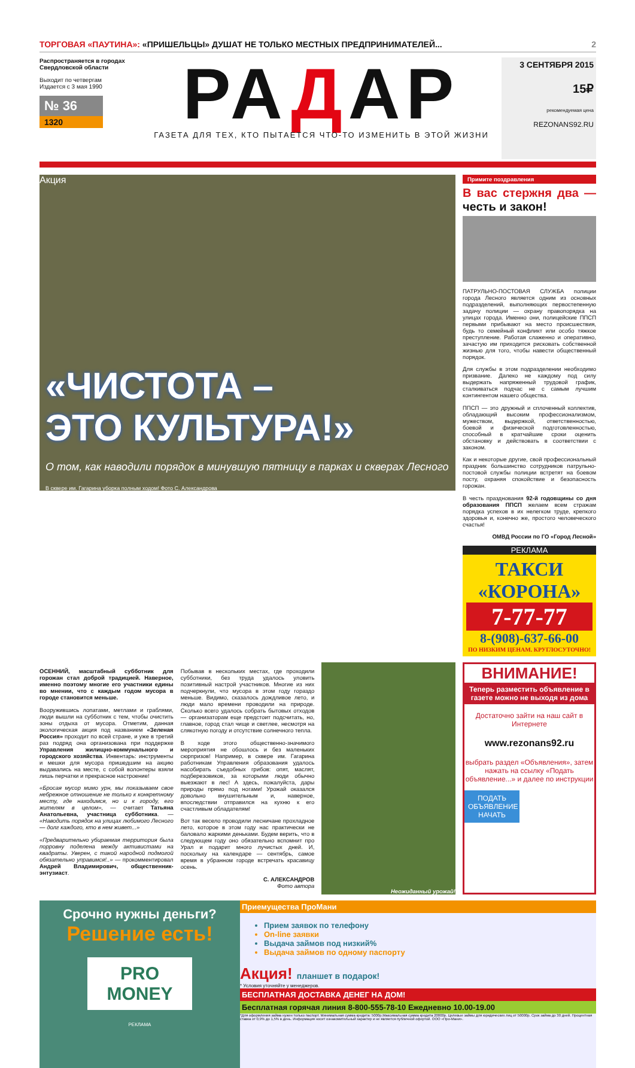ТОРГОВАЯ «ПАУТИНА»: «ПРИШЕЛЬЦЫ» ДУШАТ НЕ ТОЛЬКО МЕСТНЫХ ПРЕДПРИНИМАТЕЛЕЙ... 2
Распространяется в городах Свердловской области
Выходит по четвергам
Издается с 3 мая 1990
№ 36
1320
РАДАР
ГАЗЕТА ДЛЯ ТЕХ, КТО ПЫТАЕТСЯ ЧТО-ТО ИЗМЕНИТЬ В ЭТОЙ ЖИЗНИ
3 СЕНТЯБРЯ 2015
15₽
рекомендуемая цена
REZONANS92.RU
Акция
«ЧИСТОТА –
ЭТО КУЛЬТУРА!»
О том, как наводили порядок в минувшую пятницу в парках и скверах Лесного
В сквере им. Гагарина уборка полным ходом! Фото С. Александрова
Примите поздравления
В вас стержня два — честь и закон!
ПАТРУЛЬНО-ПОСТОВАЯ СЛУЖБА полиции города Лесного является одним из основных подразделений, выполняющих первостепенную задачу полиции — охрану правопорядка на улицах города. Именно они, полицейские ППСП первыми прибывают на место происшествия, будь то семейный конфликт или особо тяжкое преступление. Работая слаженно и оперативно, зачастую им приходится рисковать собственной жизнью для того, чтобы навести общественный порядок.
Для службы в этом подразделении необходимо призвание. Далеко не каждому под силу выдержать напряженный трудовой график, сталкиваться подчас не с самым лучшим контингентом нашего общества.
ППСП — это дружный и сплоченный коллектив, обладающий высоким профессионализмом, мужеством, выдержкой, ответственностью, боевой и физической подготовленностью, способный в кратчайшие сроки оценить обстановку и действовать в соответствии с законом.
Как и некоторые другие, свой профессиональный праздник большинство сотрудников патрульно-постовой службы полиции встретят на боевом посту, охраняя спокойствие и безопасность горожан.
В честь празднования 92-й годовщины со дня образования ППСП желаем всем стражам порядка успехов в их нелегком труде, крепкого здоровья и, конечно же, простого человеческого счастья!
ОМВД России по ГО «Город Лесной»
РЕКЛАМА
ТАКСИ «КОРОНА»
7-77-77
8-(908)-637-66-00
ПО НИЗКИМ ЦЕНАМ. КРУГЛОСУТОЧНО!
ОСЕННИЙ, масштабный субботник для горожан стал доброй традицией. Наверное, именно поэтому многие его участники едины во мнении, что с каждым годом мусора в городе становится меньше.
Вооружившись лопатами, метлами и граблями, люди вышли на субботник с тем, чтобы очистить зоны отдыха от мусора. Отметим, данная экологическая акция под названием «Зеленая Россия» проходит по всей стране, и уже в третий раз подряд она организована при поддержке Управления жилищно-коммунального и городского хозяйства. Инвентарь: инструменты и мешки для мусора пришедшим на акцию выдавались на месте, с собой волонтеры взяли лишь перчатки и прекрасное настроение!
«Бросая мусор мимо урн, мы показываем свое небрежное отношение не только к конкретному месту, где находимся, но и к городу, его жителям в целом», — считает Татьяна Анатольевна, участница субботника. — «Наводить порядок на улицах любимого Лесного — долг каждого, кто в нем живет...»
«Предварительно убираемая территория была порровну поделена между активистами на квадраты. Уверен, с такой народной подмогой обязательно управимся!..» — прокомментировал Андрей Владимирович, общественник-энтузиаст.
Побывав в нескольких местах, где проходили субботники, без труда удалось уловить позитивный настрой участников. Многие из них подчеркнули, что мусора в этом году гораздо меньше. Видимо, сказалось дождливое лето, и люди мало времени проводили на природе. Сколько всего удалось собрать бытовых отходов — организаторам еще предстоит подсчитать, но, главное, город стал чище и светлее, несмотря на слякотную погоду и отсутствие солнечного тепла.
В ходе этого общественно-значимого мероприятия не обошлось и без маленьких сюрпризов! Например, в сквере им. Гагарина работникам Управления образования удалось насобирать съедобных грибов: опят, маслят, подберезовиков, за которыми люди обычно выезжают в лес! А здесь, пожалуйста, дары природы прямо под ногами! Урожай оказался довольно внушительным и, наверное, впоследствии отправился на кухню к его счастливым обладателям!
Вот так весело проводили лесничане прохладное лето, которое в этом году нас практически не баловало жаркими деньками. Будем верить, что в следующем году оно обязательно вспомнит про Урал и подарит много лучистых дней. И, поскольку на календаре — сентябрь, самое время в убранном городе встречать красавицу осень.
С. АЛЕКСАНДРОВ
Фото автора
Неожиданный урожай!
ВНИМАНИЕ!
Теперь разместить объявление в газете можно не выходя из дома
Достаточно зайти на наш сайт в Интернете
www.rezonans92.ru
выбрать раздел «Объявления», затем нажать на ссылку «Подать объявление...» и далее по инструкции
ПОДАТЬ ОБЪЯВЛЕНИЕ
НАЧАТЬ
Срочно нужны деньги?
Решение есть!
PRO MONEY
РЕКЛАМА
Приемущества ПроМани
Прием заявок по телефону
On-line заявки
Выдача займов под низкий%
Выдача займов по одному паспорту
Акция! планшет в подарок!
* Условия уточняйте у менеджеров.
БЕСПЛАТНАЯ ДОСТАВКА ДЕНЕГ НА ДОМ!
Бесплатная горячая линия 8-800-555-78-10 Ежедневно 10.00-19.00
*Для оформления займа нужен только паспорт. Минимальная сумма кредита: 5000р.Максимальная сумма кредита 20000р. Целевые займы для юридических лиц от 50000р. Срок займа до 30 дней. Процентная ставка от 0,9% до 1,5% в день. Информация носит ознакомительный характер и не является публичной офертой. ООО «Про-Мани».